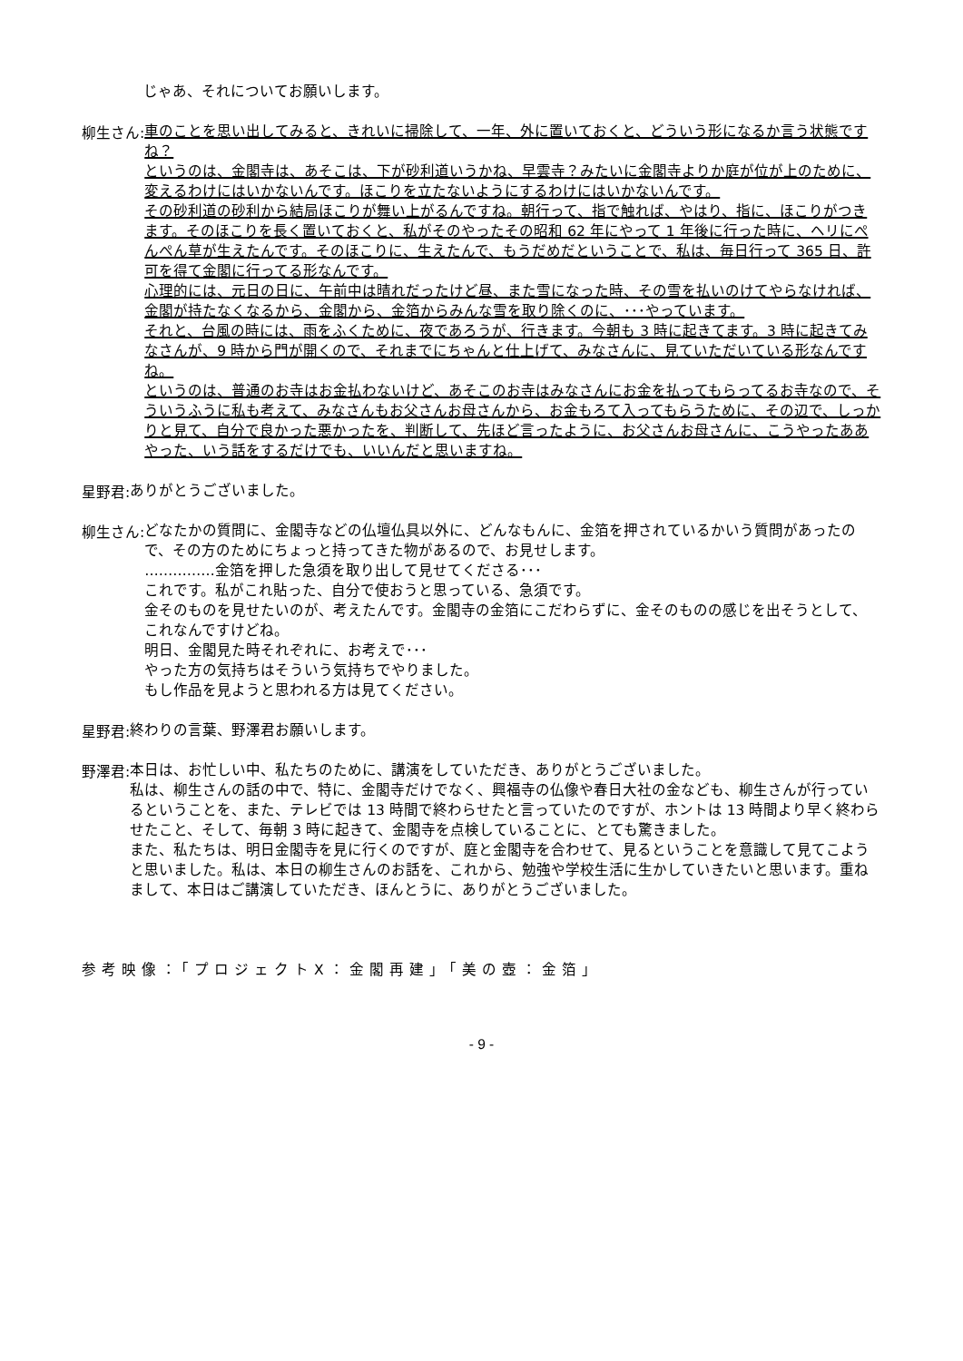じゃあ、それについてお願いします。
柳生さん:
車のことを思い出してみると、きれいに掃除して、一年、外に置いておくと、どういう形になるか言う状態ですね？
というのは、金閣寺は、あそこは、下が砂利道いうかね、早雲寺？みたいに金閣寺よりか庭が位が上のために、変えるわけにはいかないんです。ほこりを立たないようにするわけにはいかないんです。
その砂利道の砂利から結局ほこりが舞い上がるんですね。朝行って、指で触れば、やはり、指に、ほこりがつきます。そのほこりを長く置いておくと、私がそのやったその昭和 62 年にやって 1 年後に行った時に、ヘリにぺんぺん草が生えたんです。そのほこりに、生えたんで、もうだめだということで、私は、毎日行って 365 日、許可を得て金閣に行ってる形なんです。
心理的には、元日の日に、午前中は晴れだったけど昼、また雪になった時、その雪を払いのけてやらなければ、金閣が持たなくなるから、金閣から、金箔からみんな雪を取り除くのに、･･･やっています。
それと、台風の時には、雨をふくために、夜であろうが、行きます。今朝も 3 時に起きてます。3 時に起きてみなさんが、9 時から門が開くので、それまでにちゃんと仕上げて、みなさんに、見ていただいている形なんですね。
というのは、普通のお寺はお金払わないけど、あそこのお寺はみなさんにお金を払ってもらってるお寺なので、そういうふうに私も考えて、みなさんもお父さんお母さんから、お金もろて入ってもらうために、その辺で、しっかりと見て、自分で良かった悪かったを、判断して、先ほど言ったように、お父さんお母さんに、こうやったああやった、いう話をするだけでも、いいんだと思いますね。
星野君:
ありがとうございました。
柳生さん:
どなたかの質問に、金閣寺などの仏壇仏具以外に、どんなもんに、金箔を押されているかいう質問があったので、その方のためにちょっと持ってきた物があるので、お見せします。
……………金箔を押した急須を取り出して見せてくださる･･･
これです。私がこれ貼った、自分で使おうと思っている、急須です。
金そのものを見せたいのが、考えたんです。金閣寺の金箔にこだわらずに、金そのものの感じを出そうとして、これなんですけどね。
明日、金閣見た時それぞれに、お考えで･･･
やった方の気持ちはそういう気持ちでやりました。
もし作品を見ようと思われる方は見てください。
星野君:
終わりの言葉、野澤君お願いします。
野澤君:
本日は、お忙しい中、私たちのために、講演をしていただき、ありがとうございました。
私は、柳生さんの話の中で、特に、金閣寺だけでなく、興福寺の仏像や春日大社の金なども、柳生さんが行っているということを、また、テレビでは 13 時間で終わらせたと言っていたのですが、ホントは 13 時間より早く終わらせたこと、そして、毎朝 3 時に起きて、金閣寺を点検していることに、とても驚きました。
また、私たちは、明日金閣寺を見に行くのですが、庭と金閣寺を合わせて、見るということを意識して見てこようと思いました。私は、本日の柳生さんのお話を、これから、勉強や学校生活に生かしていきたいと思います。重ねまして、本日はご講演していただき、ほんとうに、ありがとうございました。
参考映像：「プロジェクトX：金閣再建」「美の壺：金箔」
- 9 -